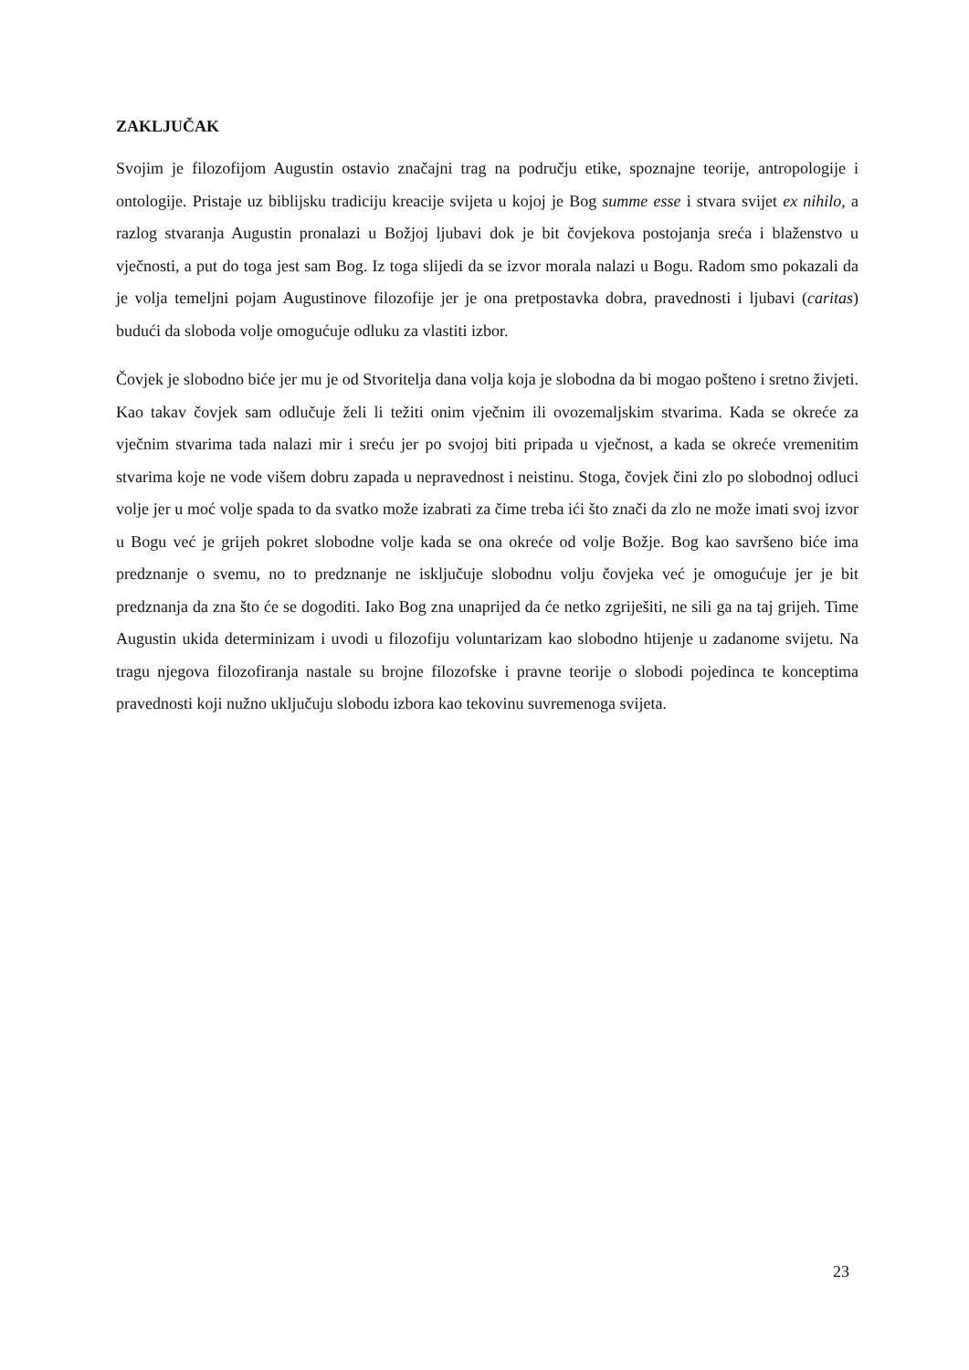ZAKLJUČAK
Svojim je filozofijom Augustin ostavio značajni trag na području etike, spoznajne teorije, antropologije i ontologije. Pristaje uz biblijsku tradiciju kreacije svijeta u kojoj je Bog summe esse i stvara svijet ex nihilo, a razlog stvaranja Augustin pronalazi u Božjoj ljubavi dok je bit čovjekova postojanja sreća i blaženstvo u vječnosti, a put do toga jest sam Bog. Iz toga slijedi da se izvor morala nalazi u Bogu. Radom smo pokazali da je volja temeljni pojam Augustinove filozofije jer je ona pretpostavka dobra, pravednosti i ljubavi (caritas) budući da sloboda volje omogućuje odluku za vlastiti izbor.
Čovjek je slobodno biće jer mu je od Stvoritelja dana volja koja je slobodna da bi mogao pošteno i sretno živjeti. Kao takav čovjek sam odlučuje želi li težiti onim vječnim ili ovozemaljskim stvarima. Kada se okreće za vječnim stvarima tada nalazi mir i sreću jer po svojoj biti pripada u vječnost, a kada se okreće vremenitim stvarima koje ne vode višem dobru zapada u nepravednost i neistinu. Stoga, čovjek čini zlo po slobodnoj odluci volje jer u moć volje spada to da svatko može izabrati za čime treba ići što znači da zlo ne može imati svoj izvor u Bogu već je grijeh pokret slobodne volje kada se ona okreće od volje Božje. Bog kao savršeno biće ima predznanje o svemu, no to predznanje ne isključuje slobodnu volju čovjeka već je omogućuje jer je bit predznanja da zna što će se dogoditi. Iako Bog zna unaprijed da će netko zgriješiti, ne sili ga na taj grijeh. Time Augustin ukida determinizam i uvodi u filozofiju voluntarizam kao slobodno htijenje u zadanome svijetu. Na tragu njegova filozofiranja nastale su brojne filozofske i pravne teorije o slobodi pojedinca te konceptima pravednosti koji nužno uključuju slobodu izbora kao tekovinu suvremenoga svijeta.
23